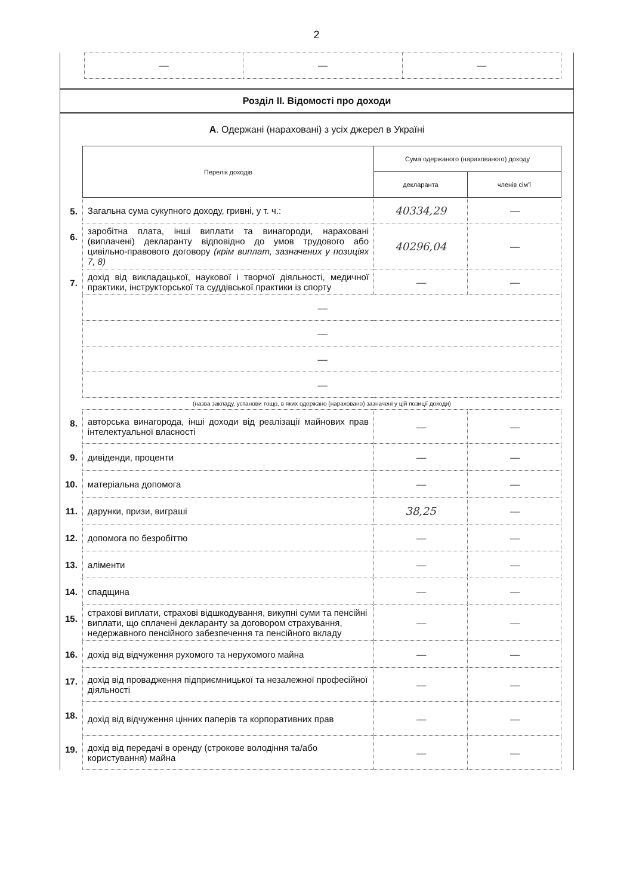2
| — | — | — |
Розділ II. Відомості про доходи
А. Одержані (нараховані) з усіх джерел в Україні
| | Перелік доходів | Сума одержаного (нарахованого) доходу | |
| | | декларанта | членів сім'ї |
| 5. | Загальна сума сукупного доходу, гривні, у т. ч.: | 40334,29 | — |
| 6. | заробітна плата, інші виплати та винагороди, нараховані (виплачені) декларанту відповідно до умов трудового або цивільно-правового договору (крім виплат, зазначених у позиціях 7, 8) | 40296,04 | — |
| 7. | дохід від викладацької, наукової і творчої діяльності, медичної практики, інструкторської та суддівської практики із спорту | — | — |
| | — | | |
| | — | | |
| | — | | |
| | — | | |
| | (назва закладу, установи тощо, в яких одержано (нараховано) зазначені у цій позиції доходи) | | |
| 8. | авторська винагорода, інші доходи від реалізації майнових прав інтелектуальної власності | — | — |
| 9. | дивіденди, проценти | — | — |
| 10. | матеріальна допомога | — | — |
| 11. | дарунки, призи, виграші | 38,25 | — |
| 12. | допомога по безробіттю | — | — |
| 13. | аліменти | — | — |
| 14. | спадщина | — | — |
| 15. | страхові виплати, страхові відшкодування, викупні суми та пенсійні виплати, що сплачені декларанту за договором страхування, недержавного пенсійного забезпечення та пенсійного вкладу | — | — |
| 16. | дохід від відчуження рухомого та нерухомого майна | — | — |
| 17. | дохід від провадження підприємницької та незалежної професійної діяльності | — | — |
| 18. | дохід від відчуження цінних паперів та корпоративних прав | — | — |
| 19. | дохід від передачі в оренду (строкове володіння та/або користування) майна | — | — |